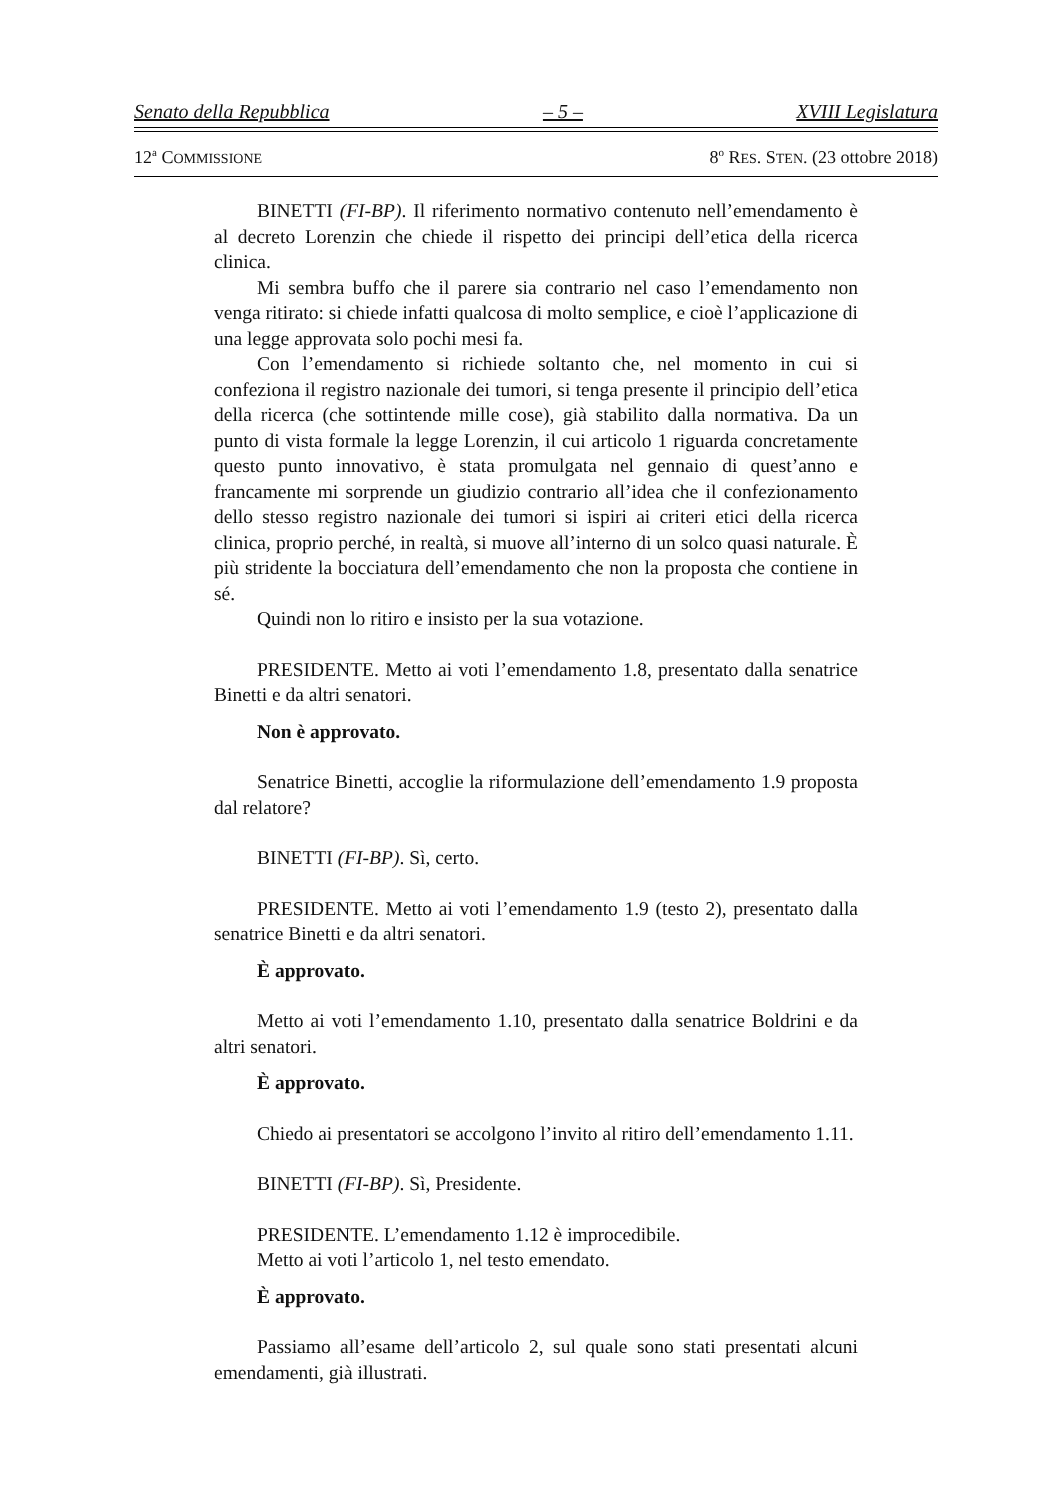Senato della Repubblica – 5 – XVIII Legislatura
12<sup>a</sup> COMMISSIONE
8<sup>o</sup> RES. STEN. (23 ottobre 2018)
BINETTI (FI-BP). Il riferimento normativo contenuto nell’emendamento è al decreto Lorenzin che chiede il rispetto dei principi dell’etica della ricerca clinica.
Mi sembra buffo che il parere sia contrario nel caso l’emendamento non venga ritirato: si chiede infatti qualcosa di molto semplice, e cioè l’applicazione di una legge approvata solo pochi mesi fa.
Con l’emendamento si richiede soltanto che, nel momento in cui si confeziona il registro nazionale dei tumori, si tenga presente il principio dell’etica della ricerca (che sottintende mille cose), già stabilito dalla normativa. Da un punto di vista formale la legge Lorenzin, il cui articolo 1 riguarda concretamente questo punto innovativo, è stata promulgata nel gennaio di quest’anno e francamente mi sorprende un giudizio contrario all’idea che il confezionamento dello stesso registro nazionale dei tumori si ispiri ai criteri etici della ricerca clinica, proprio perché, in realtà, si muove all’interno di un solco quasi naturale. È più stridente la bocciatura dell’emendamento che non la proposta che contiene in sé.
Quindi non lo ritiro e insisto per la sua votazione.
PRESIDENTE. Metto ai voti l’emendamento 1.8, presentato dalla senatrice Binetti e da altri senatori.
Non è approvato.
Senatrice Binetti, accoglie la riformulazione dell’emendamento 1.9 proposta dal relatore?
BINETTI (FI-BP). Sì, certo.
PRESIDENTE. Metto ai voti l’emendamento 1.9 (testo 2), presentato dalla senatrice Binetti e da altri senatori.
È approvato.
Metto ai voti l’emendamento 1.10, presentato dalla senatrice Boldrini e da altri senatori.
È approvato.
Chiedo ai presentatori se accolgono l’invito al ritiro dell’emendamento 1.11.
BINETTI (FI-BP). Sì, Presidente.
PRESIDENTE. L’emendamento 1.12 è improcedibile.
Metto ai voti l’articolo 1, nel testo emendato.
È approvato.
Passiamo all’esame dell’articolo 2, sul quale sono stati presentati alcuni emendamenti, già illustrati.